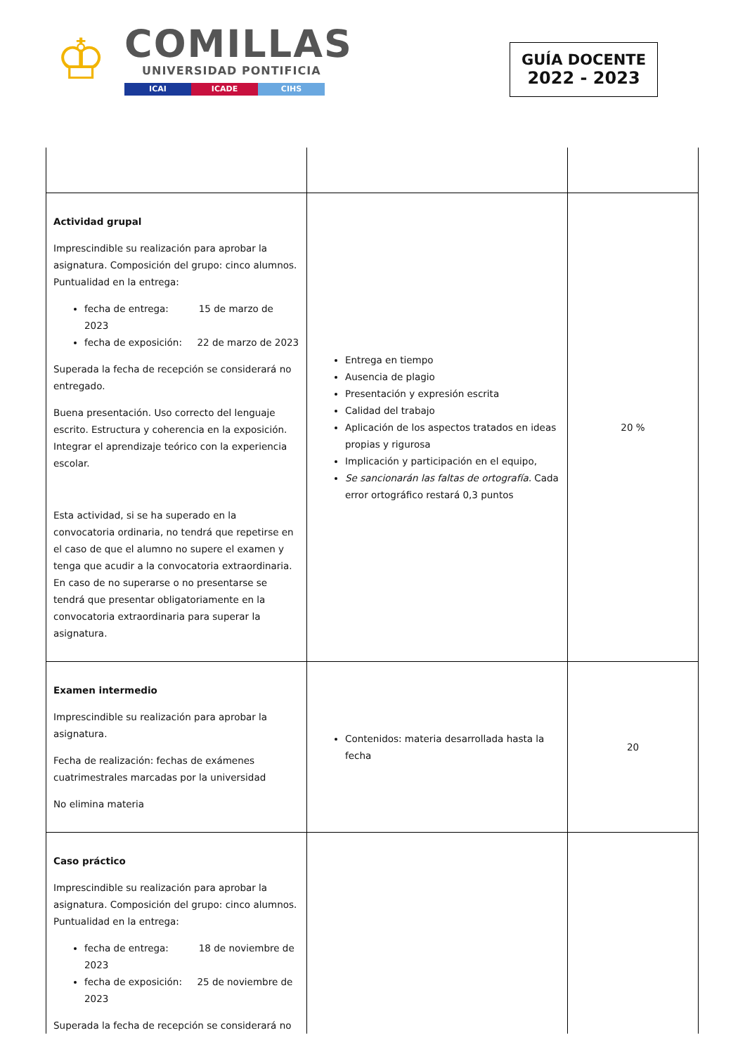♔
COMILLAS
UNIVERSIDAD PONTIFICIA
ICAI ICADE CIHS
GUÍA DOCENTE
2022 - 2023
| Actividad grupal Imprescindible su realización para aprobar la asignatura. Composición del grupo: cinco alumnos. Puntualidad en la entrega: fecha de entrega: 15 de marzo de 2023 fecha de exposición: 22 de marzo de 2023 Superada la fecha de recepción se considerará no entregado. Buena presentación. Uso correcto del lenguaje escrito. Estructura y coherencia en la exposición. Integrar el aprendizaje teórico con la experiencia escolar. Esta actividad, si se ha superado en la convocatoria ordinaria, no tendrá que repetirse en el caso de que el alumno no supere el examen y tenga que acudir a la convocatoria extraordinaria. En caso de no superarse o no presentarse se tendrá que presentar obligatoriamente en la convocatoria extraordinaria para superar la asignatura. | Entrega en tiempo Ausencia de plagio Presentación y expresión escrita Calidad del trabajo Aplicación de los aspectos tratados en ideas propias y rigurosa Implicación y participación en el equipo, Se sancionarán las faltas de ortografía. Cada error ortográfico restará 0,3 puntos | 20 % |
| Examen intermedio Imprescindible su realización para aprobar la asignatura. Fecha de realización: fechas de exámenes cuatrimestrales marcadas por la universidad No elimina materia | Contenidos: materia desarrollada hasta la fecha | 20 |
| Caso práctico Imprescindible su realización para aprobar la asignatura. Composición del grupo: cinco alumnos. Puntualidad en la entrega: fecha de entrega: 18 de noviembre de 2023 fecha de exposición: 25 de noviembre de 2023 Superada la fecha de recepción se considerará no | | |